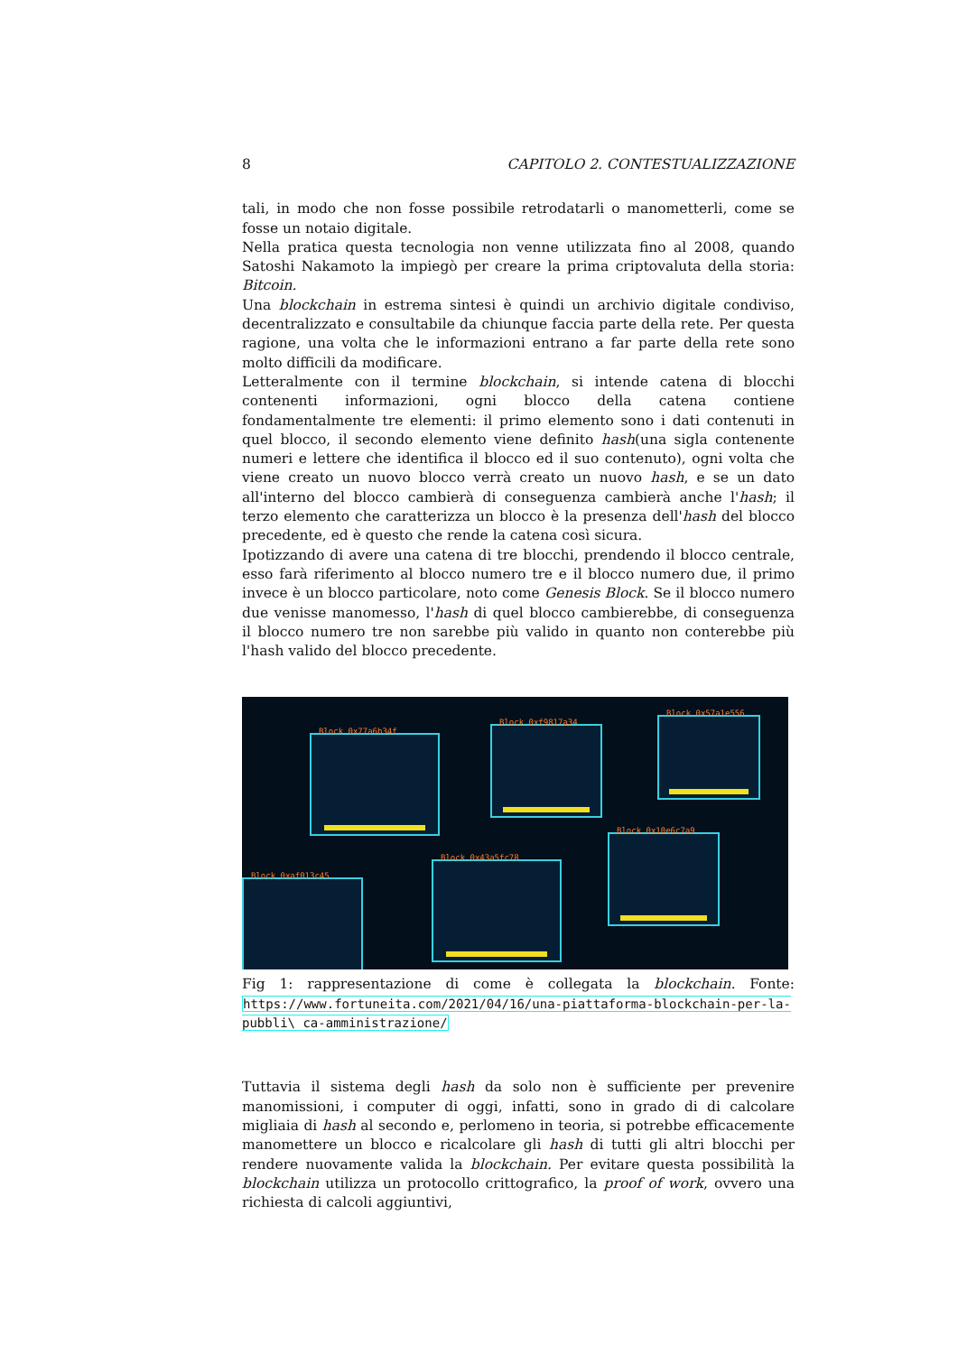8 CAPITOLO 2. CONTESTUALIZZAZIONE
tali, in modo che non fosse possibile retrodatarli o manometterli, come se fosse un notaio digitale.
Nella pratica questa tecnologia non venne utilizzata fino al 2008, quando Satoshi Nakamoto la impiegò per creare la prima criptovaluta della storia: Bitcoin.
Una blockchain in estrema sintesi è quindi un archivio digitale condiviso, decentralizzato e consultabile da chiunque faccia parte della rete. Per questa ragione, una volta che le informazioni entrano a far parte della rete sono molto difficili da modificare.
Letteralmente con il termine blockchain, si intende catena di blocchi contenenti informazioni, ogni blocco della catena contiene fondamentalmente tre elementi: il primo elemento sono i dati contenuti in quel blocco, il secondo elemento viene definito hash(una sigla contenente numeri e lettere che identifica il blocco ed il suo contenuto), ogni volta che viene creato un nuovo blocco verrà creato un nuovo hash, e se un dato all'interno del blocco cambierà di conseguenza cambierà anche l'hash; il terzo elemento che caratterizza un blocco è la presenza dell'hash del blocco precedente, ed è questo che rende la catena così sicura.
Ipotizzando di avere una catena di tre blocchi, prendendo il blocco centrale, esso farà riferimento al blocco numero tre e il blocco numero due, il primo invece è un blocco particolare, noto come Genesis Block. Se il blocco numero due venisse manomesso, l'hash di quel blocco cambierebbe, di conseguenza il blocco numero tre non sarebbe più valido in quanto non conterebbe più l'hash valido del blocco precedente.
Block 0x77a6b34f
Block 0xf9817a34
Block 0x57a1e556
Block 0xaf013c45
Block 0x43a5fc78
Block 0x10e6c7a9
Fig 1: rappresentazione di come è collegata la blockchain. Fonte: https://www.fortuneita.com/2021/04/16/una-piattaforma-blockchain-per-la-pubbli\ ca-amministrazione/
Tuttavia il sistema degli hash da solo non è sufficiente per prevenire manomissioni, i computer di oggi, infatti, sono in grado di di calcolare migliaia di hash al secondo e, perlomeno in teoria, si potrebbe efficacemente manomettere un blocco e ricalcolare gli hash di tutti gli altri blocchi per rendere nuovamente valida la blockchain. Per evitare questa possibilità la blockchain utilizza un protocollo crittografico, la proof of work, ovvero una richiesta di calcoli aggiuntivi,